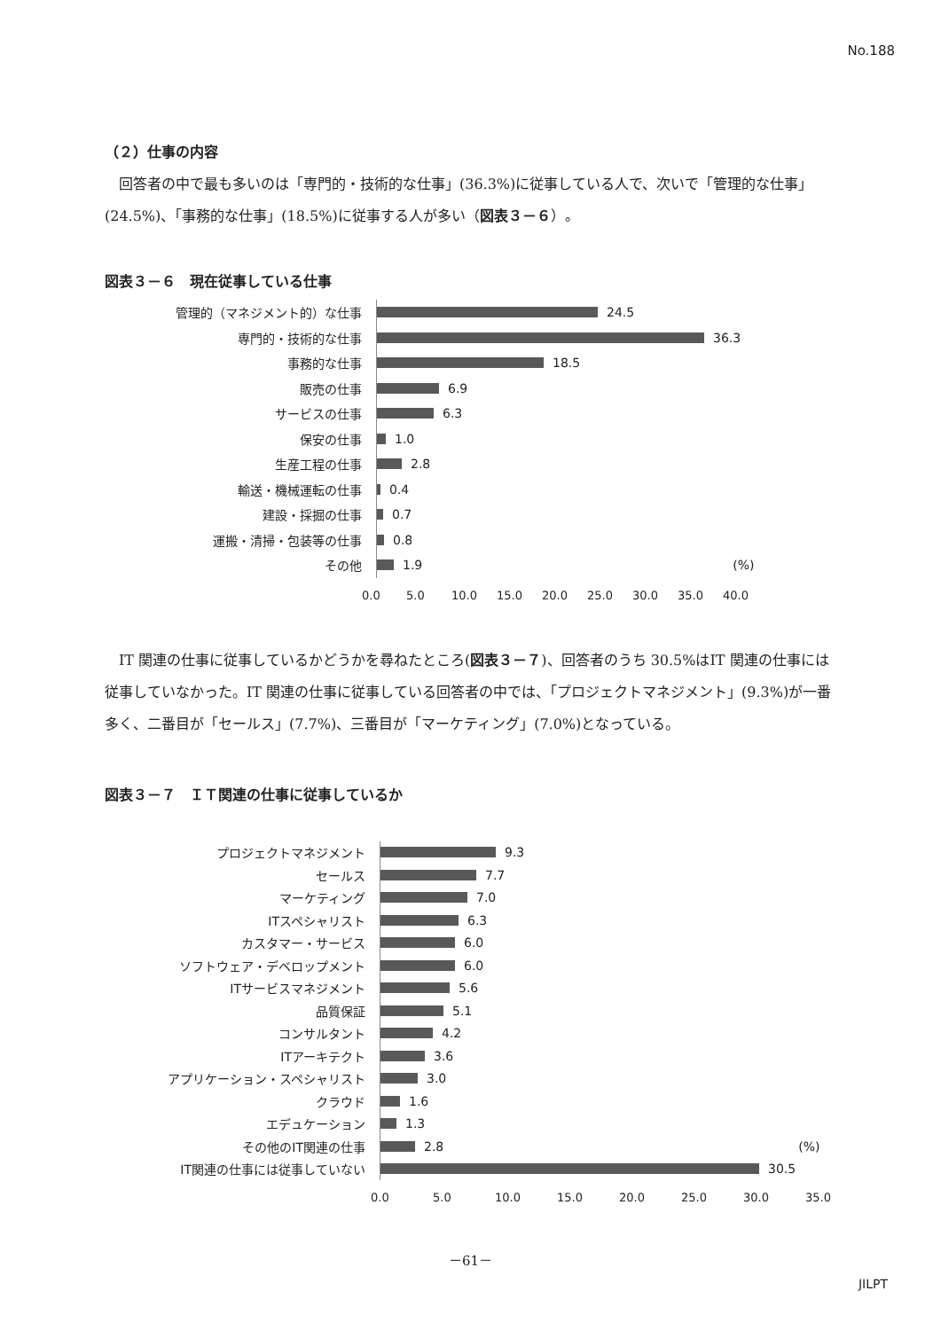No.188
（２）仕事の内容
回答者の中で最も多いのは「専門的・技術的な仕事」(36.3%)に従事している人で、次いで「管理的な仕事」(24.5%)、「事務的な仕事」(18.5%)に従事する人が多い（図表３－６）。
図表３－６　現在従事している仕事
管理的（マネジメント的）な仕事
24.5
専門的・技術的な仕事
36.3
事務的な仕事
18.5
販売の仕事
6.9
サービスの仕事
6.3
保安の仕事
1.0
生産工程の仕事
2.8
輸送・機械運転の仕事
0.4
建設・採掘の仕事
0.7
運搬・清掃・包装等の仕事
0.8
その他
1.9 (%)
0.0 5.0 10.0 15.0 20.0 25.0 30.0 35.0 40.0
IT 関連の仕事に従事しているかどうかを尋ねたところ(図表３－７)、回答者のうち 30.5%はIT 関連の仕事には従事していなかった。IT 関連の仕事に従事している回答者の中では、「プロジェクトマネジメント」(9.3%)が一番多く、二番目が「セールス」(7.7%)、三番目が「マーケティング」(7.0%)となっている。
図表３－７　ＩＴ関連の仕事に従事しているか
プロジェクトマネジメント
9.3
セールス
7.7
マーケティング
7.0
ITスペシャリスト
6.3
カスタマー・サービス
6.0
ソフトウェア・デベロップメント
6.0
ITサービスマネジメント
5.6
品質保証
5.1
コンサルタント
4.2
ITアーキテクト
3.6
アプリケーション・スペシャリスト
3.0
クラウド
1.6
エデュケーション
1.3
その他のIT関連の仕事
2.8 (%)
IT関連の仕事には従事していない
30.5
0.0 5.0 10.0 15.0 20.0 25.0 30.0 35.0
－61－
JILPT